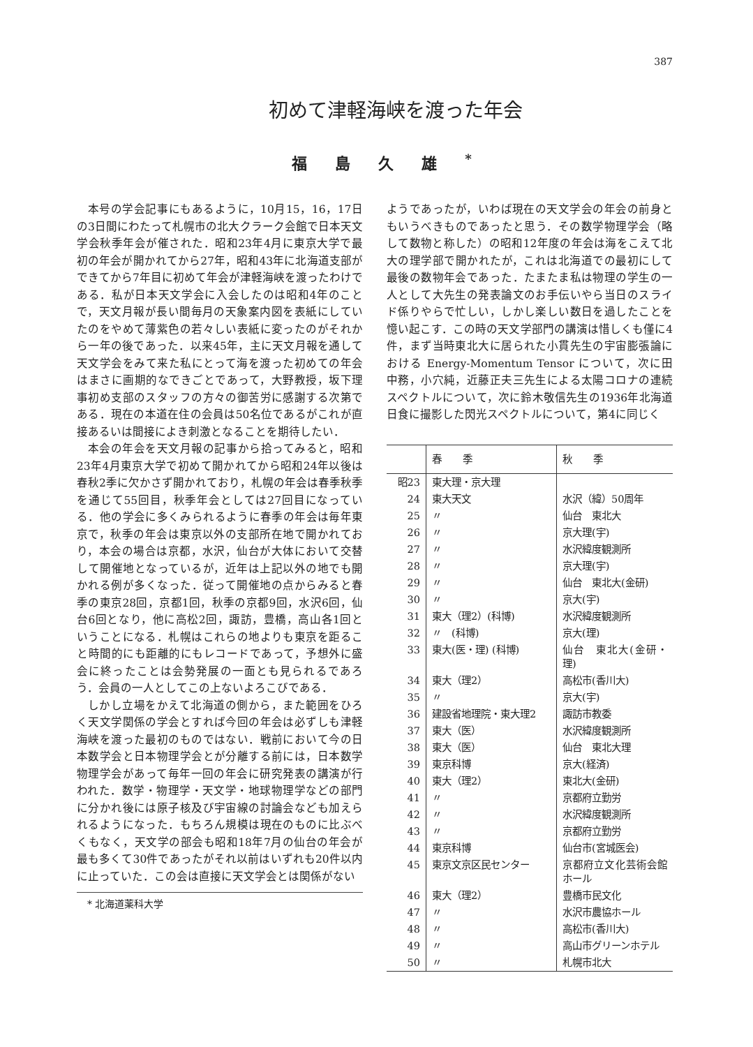387
初めて津軽海峡を渡った年会
福島久雄<sup>*</sup>
本号の学会記事にもあるように，10月15，16，17日の3日間にわたって札幌市の北大クラーク会館で日本天文学会秋季年会が催された．昭和23年4月に東京大学で最初の年会が開かれてから27年，昭和43年に北海道支部ができてから7年目に初めて年会が津軽海峡を渡ったわけである．私が日本天文学会に入会したのは昭和4年のことで，天文月報が長い間毎月の天象案内図を表紙にしていたのをやめて薄紫色の若々しい表紙に変ったのがそれから一年の後であった．以来45年，主に天文月報を通して天文学会をみて来た私にとって海を渡った初めての年会はまさに画期的なできごとであって，大野教授，坂下理事初め支部のスタッフの方々の御苦労に感謝する次第である．現在の本道在住の会員は50名位であるがこれが直接あるいは間接によき刺激となることを期待したい．
本会の年会を天文月報の記事から拾ってみると，昭和23年4月東京大学で初めて開かれてから昭和24年以後は春秋2季に欠かさず開かれており，札幌の年会は春季秋季を通じて55回目，秋季年会としては27回目になっている．他の学会に多くみられるように春季の年会は毎年東京で，秋季の年会は東京以外の支部所在地で開かれており，本会の場合は京都，水沢，仙台が大体において交替して開催地となっているが，近年は上記以外の地でも開かれる例が多くなった．従って開催地の点からみると春季の東京28回，京都1回，秋季の京都9回，水沢6回，仙台6回となり，他に高松2回，諏訪，豊橋，高山各1回ということになる．札幌はこれらの地よりも東京を距ること時間的にも距離的にもレコードであって，予想外に盛会に終ったことは会勢発展の一面とも見られるであろう．会員の一人としてこの上ないよろこびである．
しかし立場をかえて北海道の側から，また範囲をひろく天文学関係の学会とすれば今回の年会は必ずしも津軽海峡を渡った最初のものではない．戦前において今の日本数学会と日本物理学会とが分離する前には，日本数学物理学会があって毎年一回の年会に研究発表の講演が行われた．数学・物理学・天文学・地球物理学などの部門に分かれ後には原子核及び宇宙線の討論会なども加えられるようになった．もちろん規模は現在のものに比ぶべくもなく，天文学の部会も昭和18年7月の仙台の年会が最も多くて30件であったがそれ以前はいずれも20件以内に止っていた．この会は直接に天文学会とは関係がない
* 北海道薬科大学
ようであったが，いわば現在の天文学会の年会の前身ともいうべきものであったと思う．その数学物理学会（略して数物と称した）の昭和12年度の年会は海をこえて北大の理学部で開かれたが，これは北海道での最初にして最後の数物年会であった．たまたま私は物理の学生の一人として大先生の発表論文のお手伝いやら当日のスライド係りやらで忙しい，しかし楽しい数日を過したことを憶い起こす．この時の天文学部門の講演は惜しくも僅に4件，まず当時東北大に居られた小貫先生の宇宙膨張論における Energy-Momentum Tensor について，次に田中務，小穴純，近藤正夫三先生による太陽コロナの連続スペクトルについて，次に鈴木敬信先生の1936年北海道日食に撮影した閃光スペクトルについて，第4に同じく
| | 春季 | 秋季 |
| --- | --- | --- |
| 昭23 | 東大理・京大理 | |
| 24 | 東大天文 | 水沢（緯）50周年 |
| 25 | 〃 | 仙台 東北大 |
| 26 | 〃 | 京大理(宇) |
| 27 | 〃 | 水沢緯度観測所 |
| 28 | 〃 | 京大理(宇) |
| 29 | 〃 | 仙台 東北大(金研) |
| 30 | 〃 | 京大(宇) |
| 31 | 東大（理2）(科博) | 水沢緯度観測所 |
| 32 | 〃 (科博) | 京大(理) |
| 33 | 東大(医・理) (科博) | 仙台 東北大(金研・理) |
| 34 | 東大（理2） | 高松市(香川大) |
| 35 | 〃 | 京大(宇) |
| 36 | 建設省地理院・東大理2 | 諏訪市教委 |
| 37 | 東大（医） | 水沢緯度観測所 |
| 38 | 東大（医） | 仙台 東北大理 |
| 39 | 東京科博 | 京大(経済) |
| 40 | 東大（理2） | 東北大(金研) |
| 41 | 〃 | 京都府立勤労 |
| 42 | 〃 | 水沢緯度観測所 |
| 43 | 〃 | 京都府立勤労 |
| 44 | 東京科博 | 仙台市(宮城医会) |
| 45 | 東京文京区民センター | 京都府立文化芸術会館ホール |
| 46 | 東大（理2） | 豊橋市民文化 |
| 47 | 〃 | 水沢市農協ホール |
| 48 | 〃 | 高松市(香川大) |
| 49 | 〃 | 高山市グリーンホテル |
| 50 | 〃 | 札幌市北大 |